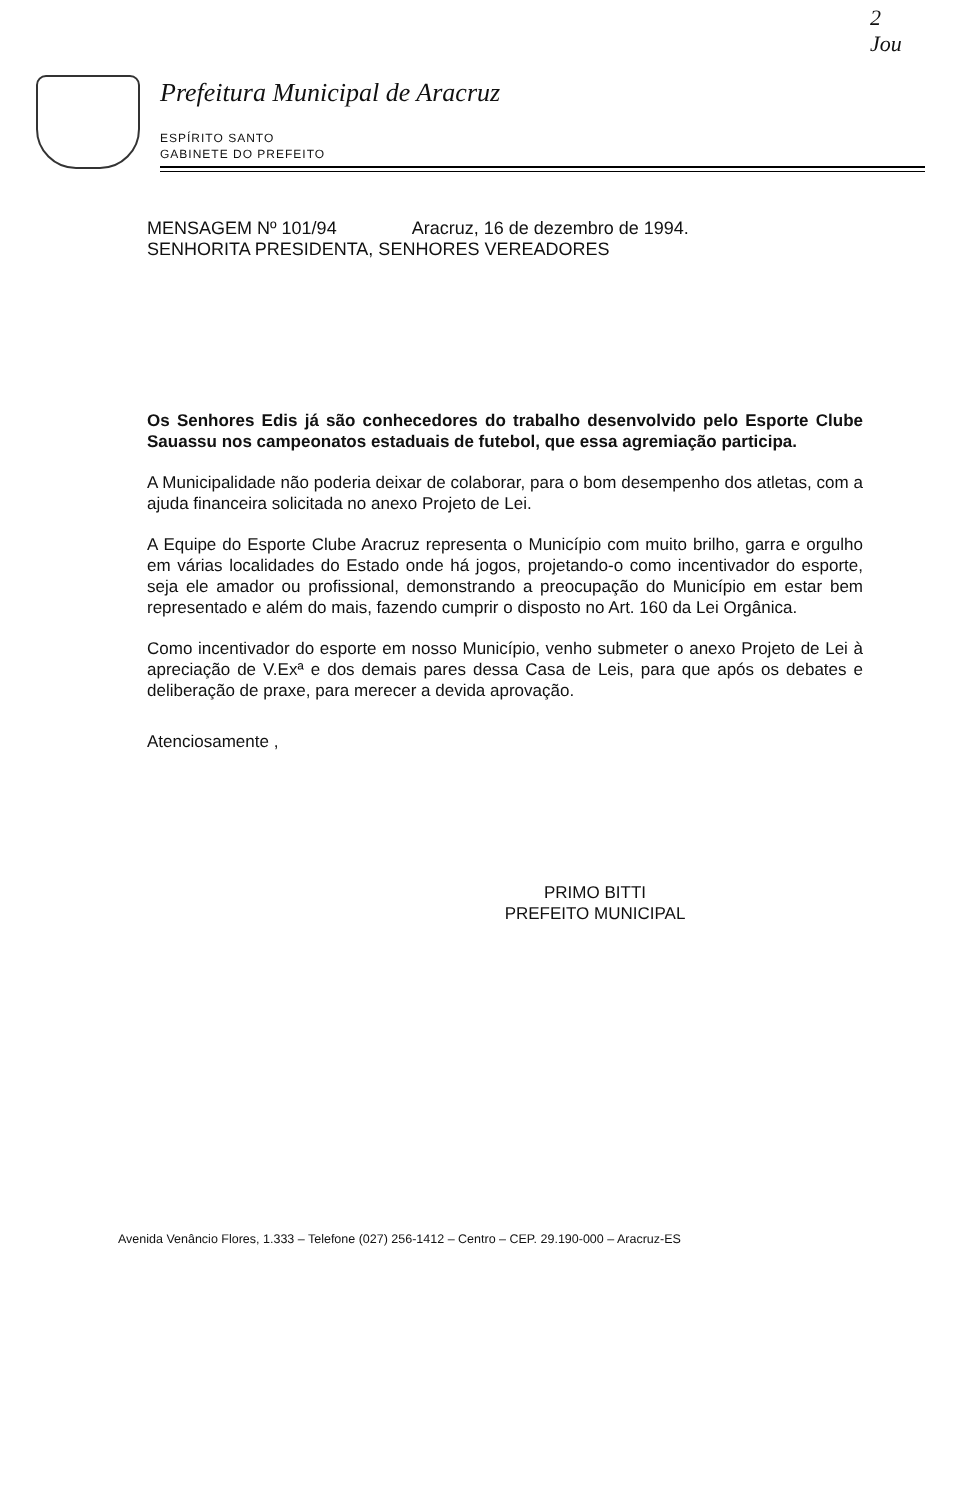2
Jou
Prefeitura Municipal de Aracruz
ESPÍRITO SANTO
GABINETE DO PREFEITO
MENSAGEM Nº 101/94 Aracruz, 16 de dezembro de 1994.
SENHORITA PRESIDENTA, SENHORES VEREADORES
Os Senhores Edis já são conhecedores do trabalho desenvolvido pelo Esporte Clube Sauassu nos campeonatos estaduais de futebol, que essa agremiação participa.
A Municipalidade não poderia deixar de colaborar, para o bom desempenho dos atletas, com a ajuda financeira solicitada no anexo Projeto de Lei.
A Equipe do Esporte Clube Aracruz representa o Município com muito brilho, garra e orgulho em várias localidades do Estado onde há jogos, projetando-o como incentivador do esporte, seja ele amador ou profissional, demonstrando a preocupação do Município em estar bem representado e além do mais, fazendo cumprir o disposto no Art. 160 da Lei Orgânica.
Como incentivador do esporte em nosso Município, venho submeter o anexo Projeto de Lei à apreciação de V.Exª e dos demais pares dessa Casa de Leis, para que após os debates e deliberação de praxe, para merecer a devida aprovação.
Atenciosamente ,
PRIMO BITTI
PREFEITO MUNICIPAL
Avenida Venâncio Flores, 1.333 – Telefone (027) 256-1412 – Centro – CEP. 29.190-000 – Aracruz-ES